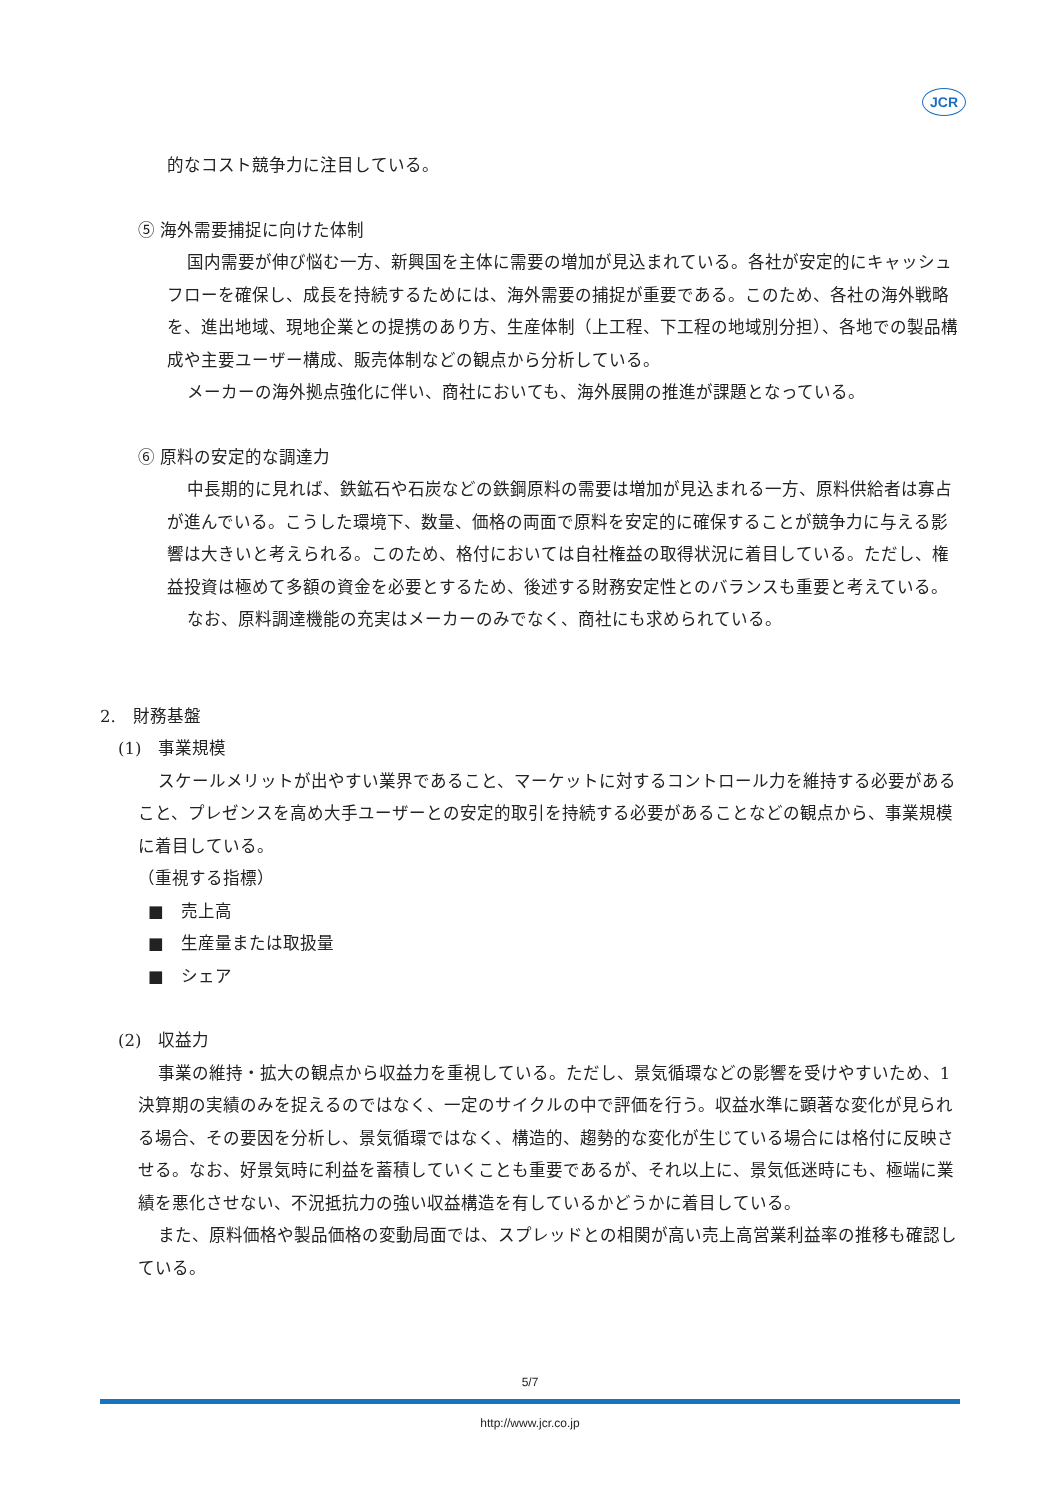JCR
的なコスト競争力に注目している。
⑤ 海外需要捕捉に向けた体制
国内需要が伸び悩む一方、新興国を主体に需要の増加が見込まれている。各社が安定的にキャッシュフローを確保し、成長を持続するためには、海外需要の捕捉が重要である。このため、各社の海外戦略を、進出地域、現地企業との提携のあり方、生産体制（上工程、下工程の地域別分担）、各地での製品構成や主要ユーザー構成、販売体制などの観点から分析している。
メーカーの海外拠点強化に伴い、商社においても、海外展開の推進が課題となっている。
⑥ 原料の安定的な調達力
中長期的に見れば、鉄鉱石や石炭などの鉄鋼原料の需要は増加が見込まれる一方、原料供給者は寡占が進んでいる。こうした環境下、数量、価格の両面で原料を安定的に確保することが競争力に与える影響は大きいと考えられる。このため、格付においては自社権益の取得状況に着目している。ただし、権益投資は極めて多額の資金を必要とするため、後述する財務安定性とのバランスも重要と考えている。
なお、原料調達機能の充実はメーカーのみでなく、商社にも求められている。
2.　財務基盤
(1)　事業規模
スケールメリットが出やすい業界であること、マーケットに対するコントロール力を維持する必要があること、プレゼンスを高め大手ユーザーとの安定的取引を持続する必要があることなどの観点から、事業規模に着目している。
（重視する指標）
■　売上高
■　生産量または取扱量
■　シェア
(2)　収益力
事業の維持・拡大の観点から収益力を重視している。ただし、景気循環などの影響を受けやすいため、1 決算期の実績のみを捉えるのではなく、一定のサイクルの中で評価を行う。収益水準に顕著な変化が見られる場合、その要因を分析し、景気循環ではなく、構造的、趨勢的な変化が生じている場合には格付に反映させる。なお、好景気時に利益を蓄積していくことも重要であるが、それ以上に、景気低迷時にも、極端に業績を悪化させない、不況抵抗力の強い収益構造を有しているかどうかに着目している。
また、原料価格や製品価格の変動局面では、スプレッドとの相関が高い売上高営業利益率の推移も確認している。
5/7
http://www.jcr.co.jp